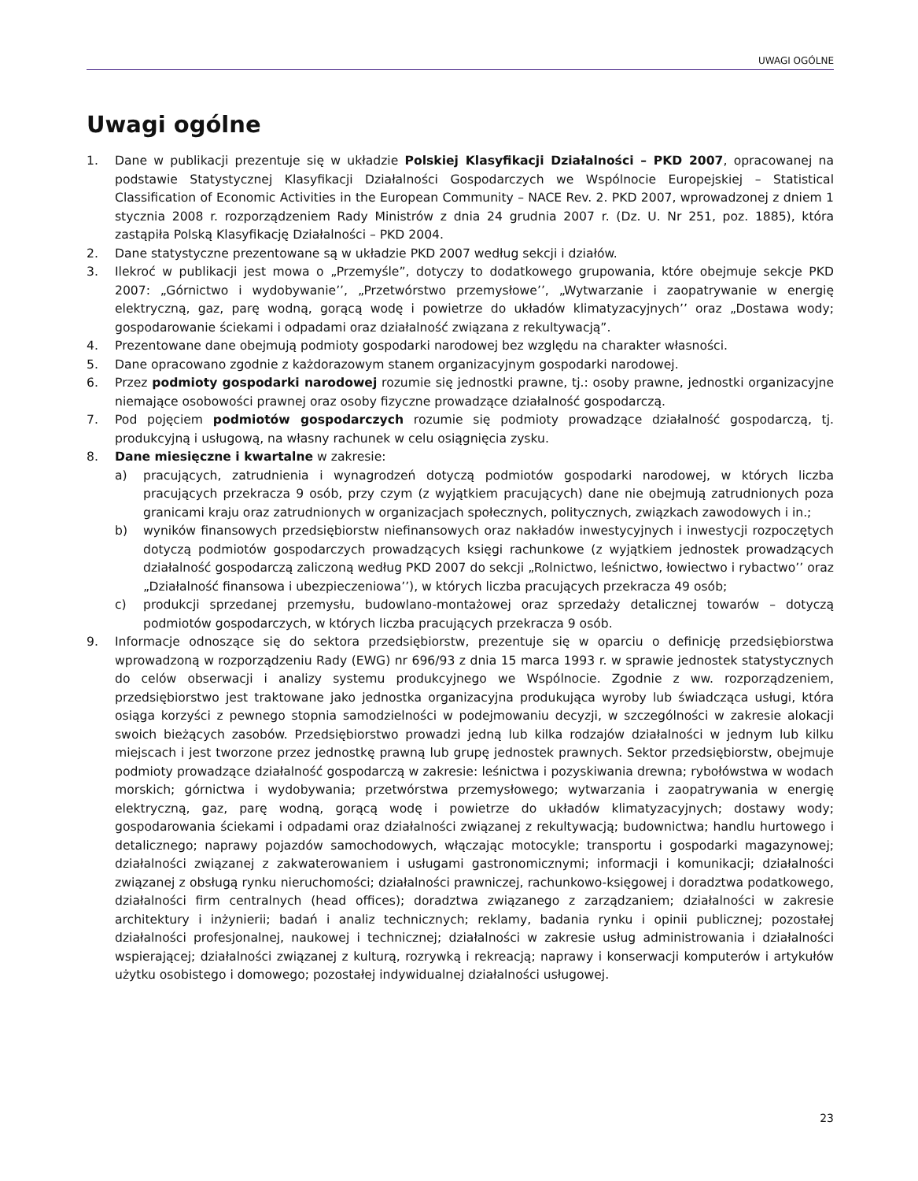UWAGI OGÓLNE
Uwagi ogólne
1. Dane w publikacji prezentuje się w układzie Polskiej Klasyfikacji Działalności – PKD 2007, opracowanej na podstawie Statystycznej Klasyfikacji Działalności Gospodarczych we Wspólnocie Europejskiej – Statistical Classification of Economic Activities in the European Community – NACE Rev. 2. PKD 2007, wprowadzonej z dniem 1 stycznia 2008 r. rozporządzeniem Rady Ministrów z dnia 24 grudnia 2007 r. (Dz. U. Nr 251, poz. 1885), która zastąpiła Polską Klasyfikację Działalności – PKD 2004.
2. Dane statystyczne prezentowane są w układzie PKD 2007 według sekcji i działów.
3. Ilekroć w publikacji jest mowa o „Przemyśle”, dotyczy to dodatkowego grupowania, które obejmuje sekcje PKD 2007: „Górnictwo i wydobywanie’’, „Przetwórstwo przemysłowe’’, „Wytwarzanie i zaopatrywanie w energię elektryczną, gaz, parę wodną, gorącą wodę i powietrze do układów klimatyzacyjnych’’ oraz „Dostawa wody; gospodarowanie ściekami i odpadami oraz działalność związana z rekultywacją”.
4. Prezentowane dane obejmują podmioty gospodarki narodowej bez względu na charakter własności.
5. Dane opracowano zgodnie z każdorazowym stanem organizacyjnym gospodarki narodowej.
6. Przez podmioty gospodarki narodowej rozumie się jednostki prawne, tj.: osoby prawne, jednostki organizacyjne niemające osobowości prawnej oraz osoby fizyczne prowadzące działalność gospodarczą.
7. Pod pojęciem podmiotów gospodarczych rozumie się podmioty prowadzące działalność gospodarczą, tj. produkcyjną i usługową, na własny rachunek w celu osiągnięcia zysku.
8. Dane miesięczne i kwartalne w zakresie:
a) pracujących, zatrudnienia i wynagrodzeń dotyczą podmiotów gospodarki narodowej, w których liczba pracujących przekracza 9 osób, przy czym (z wyjątkiem pracujących) dane nie obejmują zatrudnionych poza granicami kraju oraz zatrudnionych w organizacjach społecznych, politycznych, związkach zawodowych i in.;
b) wyników finansowych przedsiębiorstw niefinansowych oraz nakładów inwestycyjnych i inwestycji rozpoczętych dotyczą podmiotów gospodarczych prowadzących księgi rachunkowe (z wyjątkiem jednostek prowadzących działalność gospodarczą zaliczoną według PKD 2007 do sekcji „Rolnictwo, leśnictwo, łowiectwo i rybactwo’’ oraz „Działalność finansowa i ubezpieczeniowa’’), w których liczba pracujących przekracza 49 osób;
c) produkcji sprzedanej przemysłu, budowlano-montażowej oraz sprzedaży detalicznej towarów – dotyczą podmiotów gospodarczych, w których liczba pracujących przekracza 9 osób.
9. Informacje odnoszące się do sektora przedsiębiorstw, prezentuje się w oparciu o definicję przedsiębiorstwa wprowadzoną w rozporządzeniu Rady (EWG) nr 696/93 z dnia 15 marca 1993 r. w sprawie jednostek statystycznych do celów obserwacji i analizy systemu produkcyjnego we Wspólnocie. Zgodnie z ww. rozporządzeniem, przedsiębiorstwo jest traktowane jako jednostka organizacyjna produkująca wyroby lub świadcząca usługi, która osiąga korzyści z pewnego stopnia samodzielności w podejmowaniu decyzji, w szczególności w zakresie alokacji swoich bieżących zasobów. Przedsiębiorstwo prowadzi jedną lub kilka rodzajów działalności w jednym lub kilku miejscach i jest tworzone przez jednostkę prawną lub grupę jednostek prawnych. Sektor przedsiębiorstw, obejmuje podmioty prowadzące działalność gospodarczą w zakresie: leśnictwa i pozyskiwania drewna; rybołówstwa w wodach morskich; górnictwa i wydobywania; przetwórstwa przemysłowego; wytwarzania i zaopatrywania w energię elektryczną, gaz, parę wodną, gorącą wodę i powietrze do układów klimatyzacyjnych; dostawy wody; gospodarowania ściekami i odpadami oraz działalności związanej z rekultywacją; budownictwa; handlu hurtowego i detalicznego; naprawy pojazdów samochodowych, włączając motocykle; transportu i gospodarki magazynowej; działalności związanej z zakwaterowaniem i usługami gastronomicznymi; informacji i komunikacji; działalności związanej z obsługą rynku nieruchomości; działalności prawniczej, rachunkowo-księgowej i doradztwa podatkowego, działalności firm centralnych (head offices); doradztwa związanego z zarządzaniem; działalności w zakresie architektury i inżynierii; badań i analiz technicznych; reklamy, badania rynku i opinii publicznej; pozostałej działalności profesjonalnej, naukowej i technicznej; działalności w zakresie usług administrowania i działalności wspierającej; działalności związanej z kulturą, rozrywką i rekreacją; naprawy i konserwacji komputerów i artykułów użytku osobistego i domowego; pozostałej indywidualnej działalności usługowej.
23